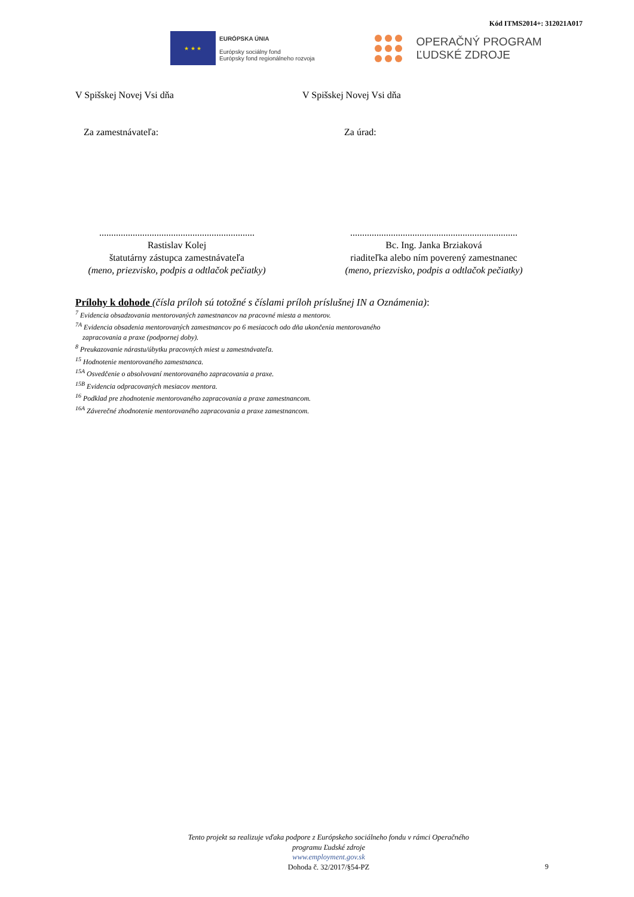Kód ITMS2014+: 312021A017
★ ★ ★
EURÓPSKA ÚNIA
Európsky sociálny fond
Európsky fond regionálneho rozvoja
OPERAČNÝ PROGRAM
ĽUDSKÉ ZDROJE
V Spišskej Novej Vsi dňa V Spišskej Novej Vsi dňa
Za zamestnávateľa: Za úrad:
.................................................................
Rastislav Kolej
štatutárny zástupca zamestnávateľa
(meno, priezvisko, podpis a odtlačok pečiatky)
......................................................................
Bc. Ing. Janka Brziaková
riaditeľka alebo ním poverený zamestnanec
(meno, priezvisko, podpis a odtlačok pečiatky)
Prílohy k dohode (čísla príloh sú totožné s číslami príloh príslušnej IN a Oznámenia):
<sup>7</sup> Evidencia obsadzovania mentorovaných zamestnancov na pracovné miesta a mentorov.
<sup>7A</sup> Evidencia obsadenia mentorovaných zamestnancov po 6 mesiacoch odo dňa ukončenia mentorovaného
zapracovania a praxe (podpornej doby).
<sup>8</sup> Preukazovanie nárastu/úbytku pracovných miest u zamestnávateľa.
<sup>15</sup> Hodnotenie mentorovaného zamestnanca.
<sup>15A</sup> Osvedčenie o absolvovaní mentorovaného zapracovania a praxe.
<sup>15B</sup> Evidencia odpracovaných mesiacov mentora.
<sup>16</sup> Podklad pre zhodnotenie mentorovaného zapracovania a praxe zamestnancom.
<sup>16A</sup> Záverečné zhodnotenie mentorovaného zapracovania a praxe zamestnancom.
Tento projekt sa realizuje vďaka podpore z Európskeho sociálneho fondu v rámci Operačného programu Ľudské zdroje
www.employment.gov.sk
Dohoda č. 32/2017/§54-PZ
9